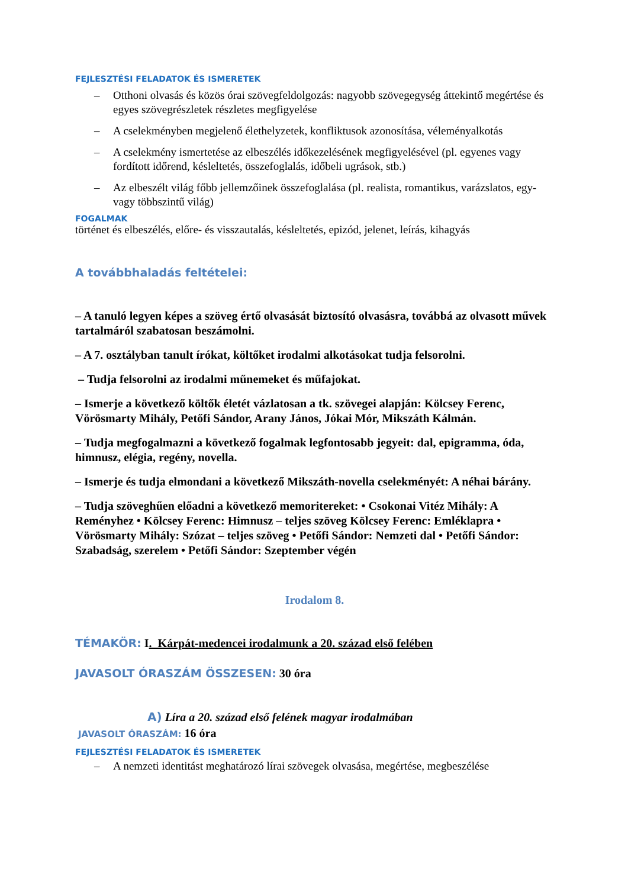FEJLESZTÉSI FELADATOK ÉS ISMERETEK
– Otthoni olvasás és közös órai szövegfeldolgozás: nagyobb szövegegység áttekintő megértése és egyes szövegrészletek részletes megfigyelése
– A cselekményben megjelenő élethelyzetek, konfliktusok azonosítása, véleményalkotás
– A cselekmény ismertetése az elbeszélés időkezelésének megfigyelésével (pl. egyenes vagy fordított időrend, késleltetés, összefoglalás, időbeli ugrások, stb.)
– Az elbeszélt világ főbb jellemzőinek összefoglalása (pl. realista, romantikus, varázslatos, egy- vagy többszintű világ)
FOGALMAK
történet és elbeszélés, előre- és visszautalás, késleltetés, epizód, jelenet, leírás, kihagyás
A továbbhaladás feltételei:
– A tanuló legyen képes a szöveg értő olvasását biztosító olvasásra, továbbá az olvasott művek tartalmáról szabatosan beszámolni.
– A 7. osztályban tanult írókat, költőket irodalmi alkotásokat tudja felsorolni.
– Tudja felsorolni az irodalmi műnemeket és műfajokat.
– Ismerje a következő költők életét vázlatosan a tk. szövegei alapján: Kölcsey Ferenc, Vörösmarty Mihály, Petőfi Sándor, Arany János, Jókai Mór, Mikszáth Kálmán.
– Tudja megfogalmazni a következő fogalmak legfontosabb jegyeit: dal, epigramma, óda, himnusz, elégia, regény, novella.
– Ismerje és tudja elmondani a következő Mikszáth-novella cselekményét: A néhai bárány.
– Tudja szöveghűen előadni a következő memoritereket: • Csokonai Vitéz Mihály: A Reményhez • Kölcsey Ferenc: Himnusz – teljes szöveg Kölcsey Ferenc: Emléklapra • Vörösmarty Mihály: Szózat – teljes szöveg • Petőfi Sándor: Nemzeti dal • Petőfi Sándor: Szabadság, szerelem • Petőfi Sándor: Szeptember végén
Irodalom 8.
TÉMAKÖR: I. Kárpát-medencei irodalmunk a 20. század első felében
JAVASOLT ÓRASZÁM ÖSSZESEN: 30 óra
A) Líra a 20. század első felének magyar irodalmában
JAVASOLT ÓRASZÁM: 16 óra
FEJLESZTÉSI FELADATOK ÉS ISMERETEK
– A nemzeti identitást meghatározó lírai szövegek olvasása, megértése, megbeszélése